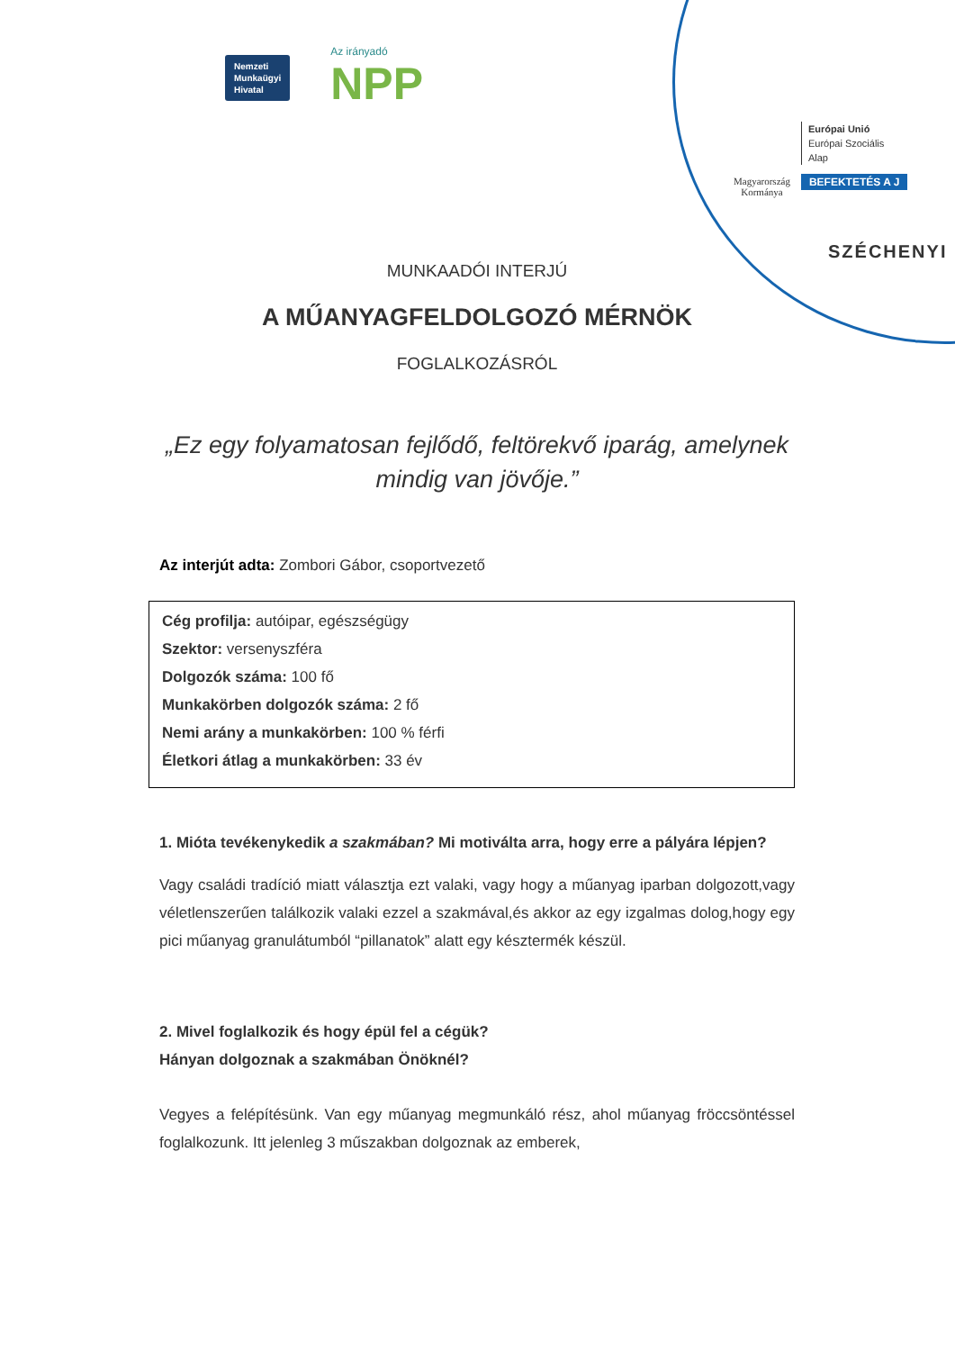Nemzeti
Munkaügyi
Hivatal
Az irányadó
NPP
Magyarország
Kormánya
Európai Unió
Európai Szociális
Alap
BEFEKTETÉS A J
SZÉCHENYI
MUNKAADÓI INTERJÚ
A MŰANYAGFELDOLGOZÓ MÉRNÖK
FOGLALKOZÁSRÓL
„Ez egy folyamatosan fejlődő, feltörekvő iparág, amelynek mindig van jövője.”
Az interjút adta: Zombori Gábor, csoportvezető
Cég profilja: autóipar, egészségügy
Szektor: versenyszféra
Dolgozók száma: 100 fő
Munkakörben dolgozók száma: 2 fő
Nemi arány a munkakörben: 100 % férfi
Életkori átlag a munkakörben: 33 év
1. Mióta tevékenykedik a szakmában? Mi motiválta arra, hogy erre a pályára lépjen?
Vagy családi tradíció miatt választja ezt valaki, vagy hogy a műanyag iparban dolgozott,vagy véletlenszerűen találkozik valaki ezzel a szakmával,és akkor az egy izgalmas dolog,hogy egy pici műanyag granulátumból “pillanatok” alatt egy késztermék készül.
2. Mivel foglalkozik és hogy épül fel a cégük?
Hányan dolgoznak a szakmában Önöknél?
Vegyes a felépítésünk. Van egy műanyag megmunkáló rész, ahol műanyag fröccsöntéssel foglalkozunk. Itt jelenleg 3 műszakban dolgoznak az emberek,